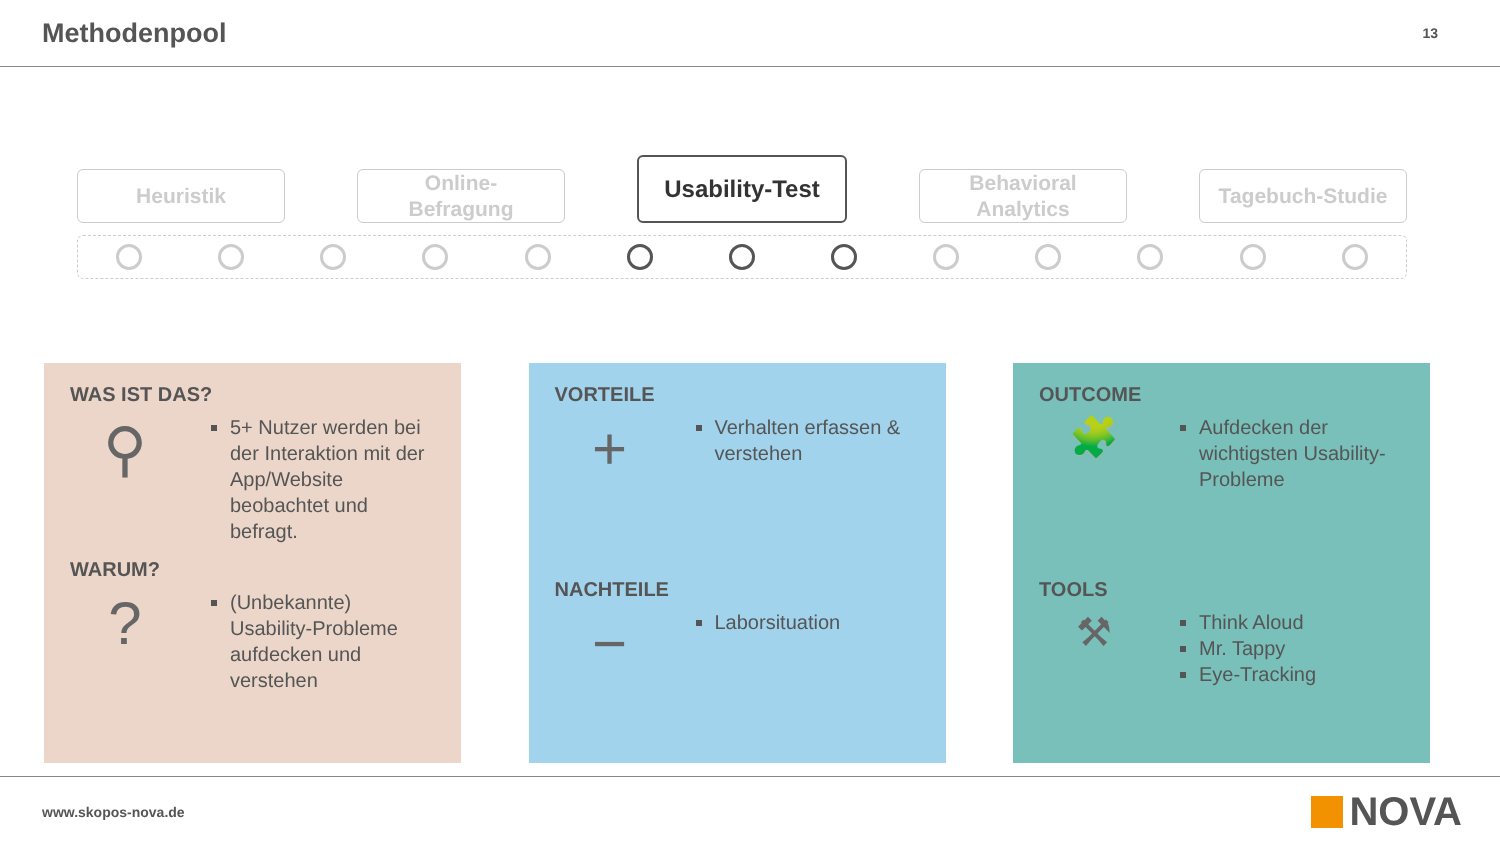Methodenpool
13
Heuristik
Online-
Befragung
Usability-Test
Behavioral
Analytics
Tagebuch-Studie
WAS IST DAS?
⚲
5+ Nutzer werden bei der Interaktion mit der App/Website beobachtet und befragt.
WARUM?
?
(Unbekannte) Usability-Probleme aufdecken und verstehen
VORTEILE
+
Verhalten erfassen & verstehen
NACHTEILE
−
Laborsituation
OUTCOME
🧩
Aufdecken der wichtigsten Usability-Probleme
TOOLS
⚒
Think Aloud
Mr. Tappy
Eye-Tracking
www.skopos-nova.de
NOVA